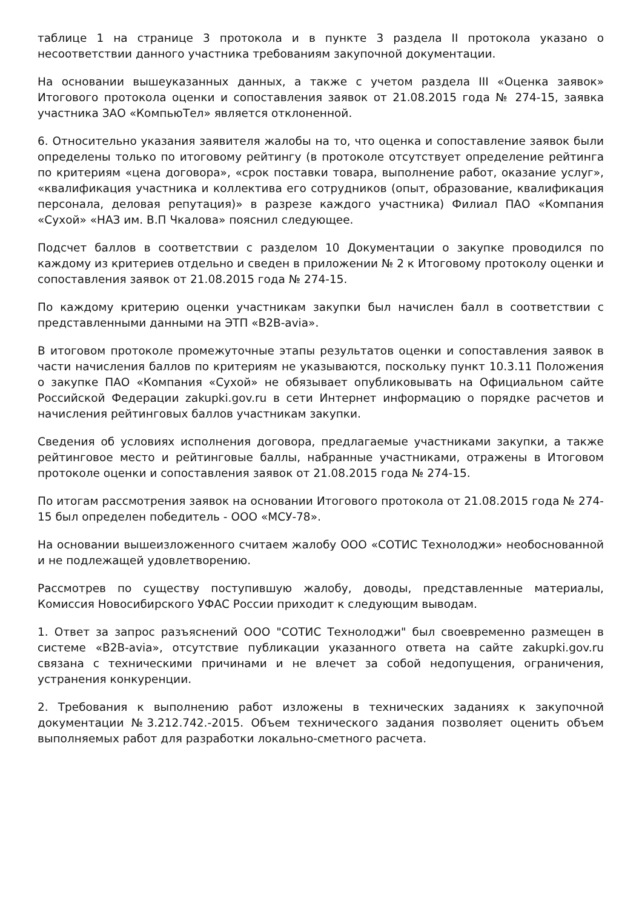таблице 1 на странице 3 протокола и в пункте 3 раздела II протокола указано о несоответствии данного участника требованиям закупочной документации.
На основании вышеуказанных данных, а также с учетом раздела III «Оценка заявок» Итогового протокола оценки и сопоставления заявок от 21.08.2015 года № 274-15, заявка участника ЗАО «КомпьюТел» является отклоненной.
6. Относительно указания заявителя жалобы на то, что оценка и сопоставление заявок были определены только по итоговому рейтингу (в протоколе отсутствует определение рейтинга по критериям «цена договора», «срок поставки товара, выполнение работ, оказание услуг», «квалификация участника и коллектива его сотрудников (опыт, образование, квалификация персонала, деловая репутация)» в разрезе каждого участника) Филиал ПАО «Компания «Сухой» «НАЗ им. В.П Чкалова» пояснил следующее.
Подсчет баллов в соответствии с разделом 10 Документации о закупке проводился по каждому из критериев отдельно и сведен в приложении № 2 к Итоговому протоколу оценки и сопоставления заявок от 21.08.2015 года № 274-15.
По каждому критерию оценки участникам закупки был начислен балл в соответствии с представленными данными на ЭТП «B2B-avia».
В итоговом протоколе промежуточные этапы результатов оценки и сопоставления заявок в части начисления баллов по критериям не указываются, поскольку пункт 10.3.11 Положения о закупке ПАО «Компания «Сухой» не обязывает опубликовывать на Официальном сайте Российской Федерации zakupki.gov.ru в сети Интернет информацию о порядке расчетов и начисления рейтинговых баллов участникам закупки.
Сведения об условиях исполнения договора, предлагаемые участниками закупки, а также рейтинговое место и рейтинговые баллы, набранные участниками, отражены в Итоговом протоколе оценки и сопоставления заявок от 21.08.2015 года № 274-15.
По итогам рассмотрения заявок на основании Итогового протокола от 21.08.2015 года № 274-15 был определен победитель - ООО «МСУ-78».
На основании вышеизложенного считаем жалобу ООО «СОТИС Технолоджи» необоснованной и не подлежащей удовлетворению.
Рассмотрев по существу поступившую жалобу, доводы, представленные материалы, Комиссия Новосибирского УФАС России приходит к следующим выводам.
1. Ответ за запрос разъяснений ООО "СОТИС Технолоджи" был своевременно размещен в системе «B2B-avia», отсутствие публикации указанного ответа на сайте zakupki.gov.ru связана с техническими причинами и не влечет за собой недопущения, ограничения, устранения конкуренции.
2. Требования к выполнению работ изложены в технических заданиях к закупочной документации №3.212.742.-2015. Объем технического задания позволяет оценить объем выполняемых работ для разработки локально-сметного расчета.